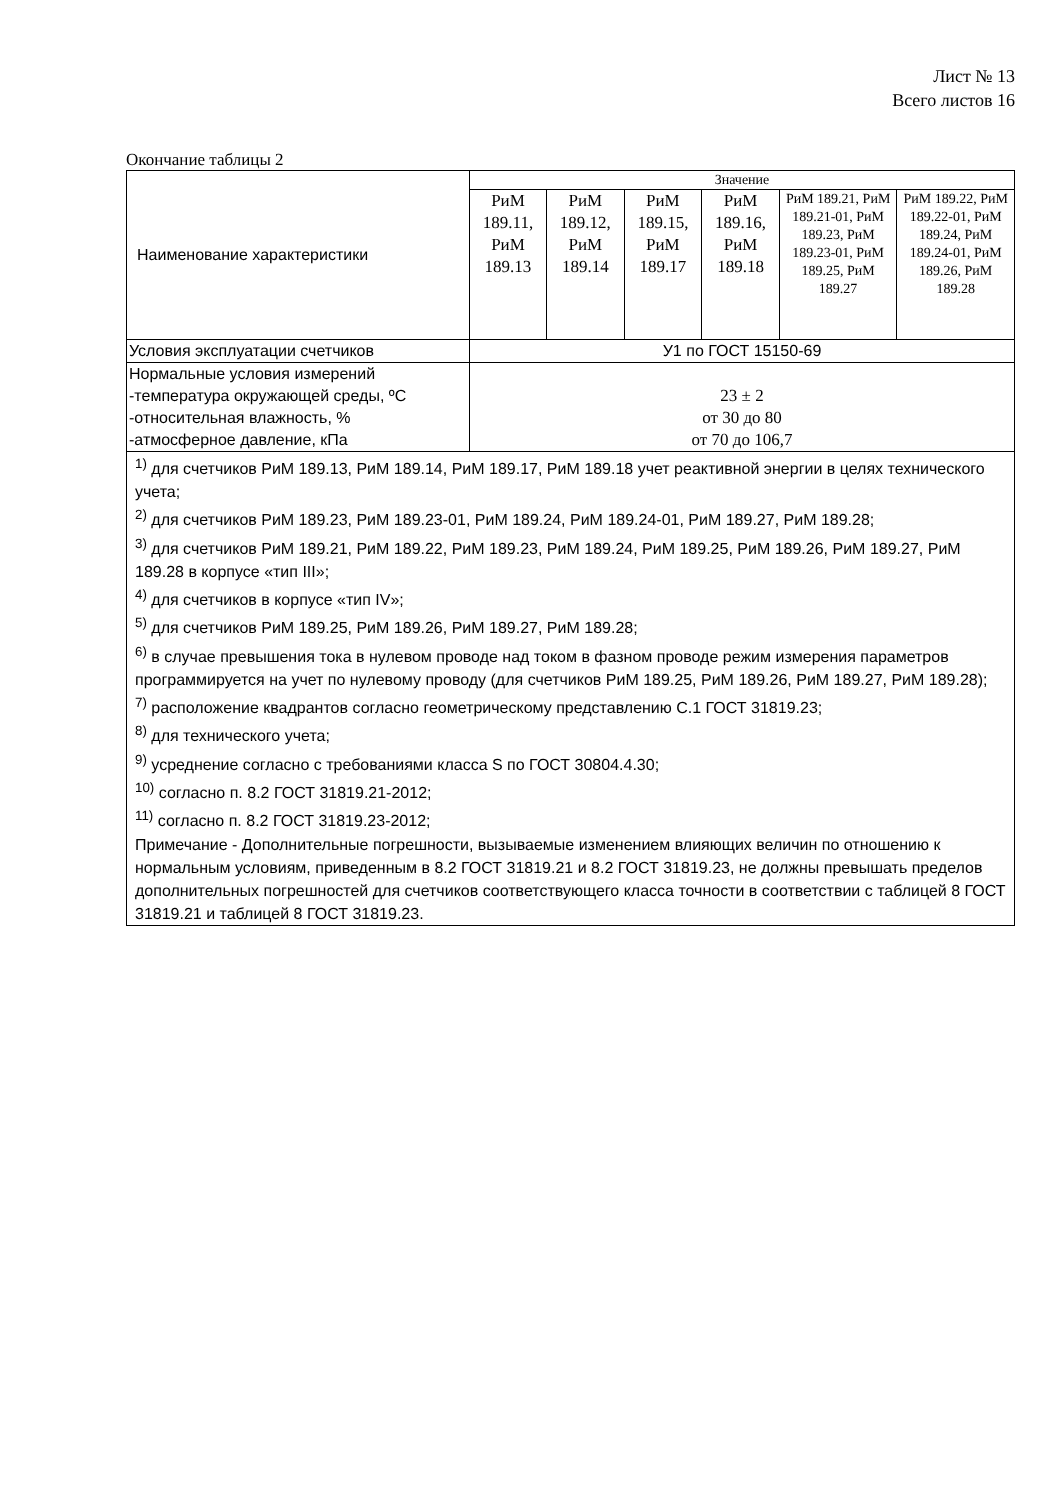Лист № 13
Всего листов 16
Окончание таблицы 2
| Наименование характеристики | Значение | | | | | |
| --- | --- | --- | --- | --- | --- | --- |
| | РиМ 189.11, РиМ 189.13 | РиМ 189.12, РиМ 189.14 | РиМ 189.15, РиМ 189.17 | РиМ 189.16, РиМ 189.18 | РиМ 189.21, РиМ 189.21-01, РиМ 189.23, РиМ 189.23-01, РиМ 189.25, РиМ 189.27 | РиМ 189.22, РиМ 189.22-01, РиМ 189.24, РиМ 189.24-01, РиМ 189.26, РиМ 189.28 |
| Условия эксплуатации счетчиков | У1 по ГОСТ 15150-69 | | | | | |
| Нормальные условия измерений -температура окружающей среды, ºС -относительная влажность, % -атмосферное давление, кПа | 23 ± 2 от 30 до 80 от 70 до 106,7 | | | | | |
| <sup>1)</sup> для счетчиков РиМ 189.13, РиМ 189.14, РиМ 189.17, РиМ 189.18 учет реактивной энергии в целях технического учета; <sup>2)</sup> для счетчиков РиМ 189.23, РиМ 189.23-01, РиМ 189.24, РиМ 189.24-01, РиМ 189.27, РиМ 189.28; <sup>3)</sup> для счетчиков РиМ 189.21, РиМ 189.22, РиМ 189.23, РиМ 189.24, РиМ 189.25, РиМ 189.26, РиМ 189.27, РиМ 189.28 в корпусе «тип III»; <sup>4)</sup> для счетчиков в корпусе «тип IV»; <sup>5)</sup> для счетчиков РиМ 189.25, РиМ 189.26, РиМ 189.27, РиМ 189.28; <sup>6)</sup> в случае превышения тока в нулевом проводе над током в фазном проводе режим измерения параметров программируется на учет по нулевому проводу (для счетчиков РиМ 189.25, РиМ 189.26, РиМ 189.27, РиМ 189.28); <sup>7)</sup> расположение квадрантов согласно геометрическому представлению С.1 ГОСТ 31819.23; <sup>8)</sup> для технического учета; <sup>9)</sup> усреднение согласно с требованиями класса S по ГОСТ 30804.4.30; <sup>10)</sup> согласно п. 8.2 ГОСТ 31819.21-2012; <sup>11)</sup> согласно п. 8.2 ГОСТ 31819.23-2012; Примечание - Дополнительные погрешности, вызываемые изменением влияющих величин по отношению к нормальным условиям, приведенным в 8.2 ГОСТ 31819.21 и 8.2 ГОСТ 31819.23, не должны превышать пределов дополнительных погрешностей для счетчиков соответствующего класса точности в соответствии с таблицей 8 ГОСТ 31819.21 и таблицей 8 ГОСТ 31819.23. | | | | | | |